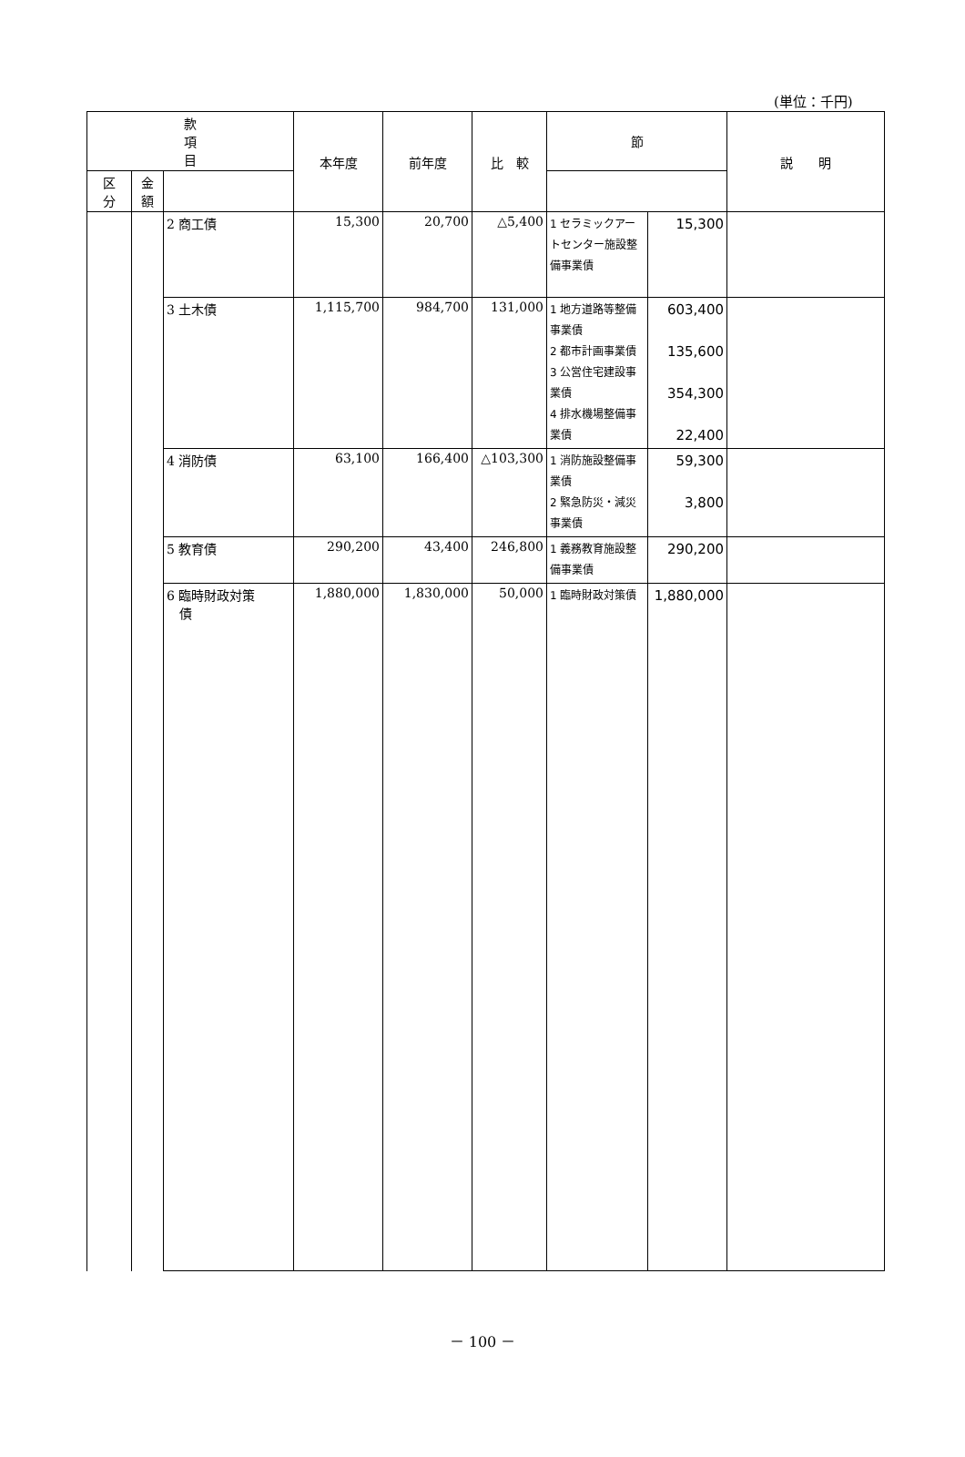(単位：千円)
| 款 項 目 | | | 本年度 | 前年度 | 比 較 | 節 | | 説 明 |
| --- | --- | --- | --- | --- | --- | --- | --- | --- |
| | | | | | | 区 分 | 金 額 | |
| | | 2 商工債 | 15,300 | 20,700 | △5,400 | 1 セラミックアートセンター施設整備事業債 | 15,300 | |
| | | 3 土木債 | 1,115,700 | 984,700 | 131,000 | 1 地方道路等整備事業債 2 都市計画事業債 3 公営住宅建設事業債 4 排水機場整備事業債 | 603,400 135,600 354,300 22,400 | |
| | | 4 消防債 | 63,100 | 166,400 | △103,300 | 1 消防施設整備事業債 2 緊急防災・減災事業債 | 59,300 3,800 | |
| | | 5 教育債 | 290,200 | 43,400 | 246,800 | 1 義務教育施設整備事業債 | 290,200 | |
| | | 6 臨時財政対策 債 | 1,880,000 | 1,830,000 | 50,000 | 1 臨時財政対策債 | 1,880,000 | |
－ 100 －